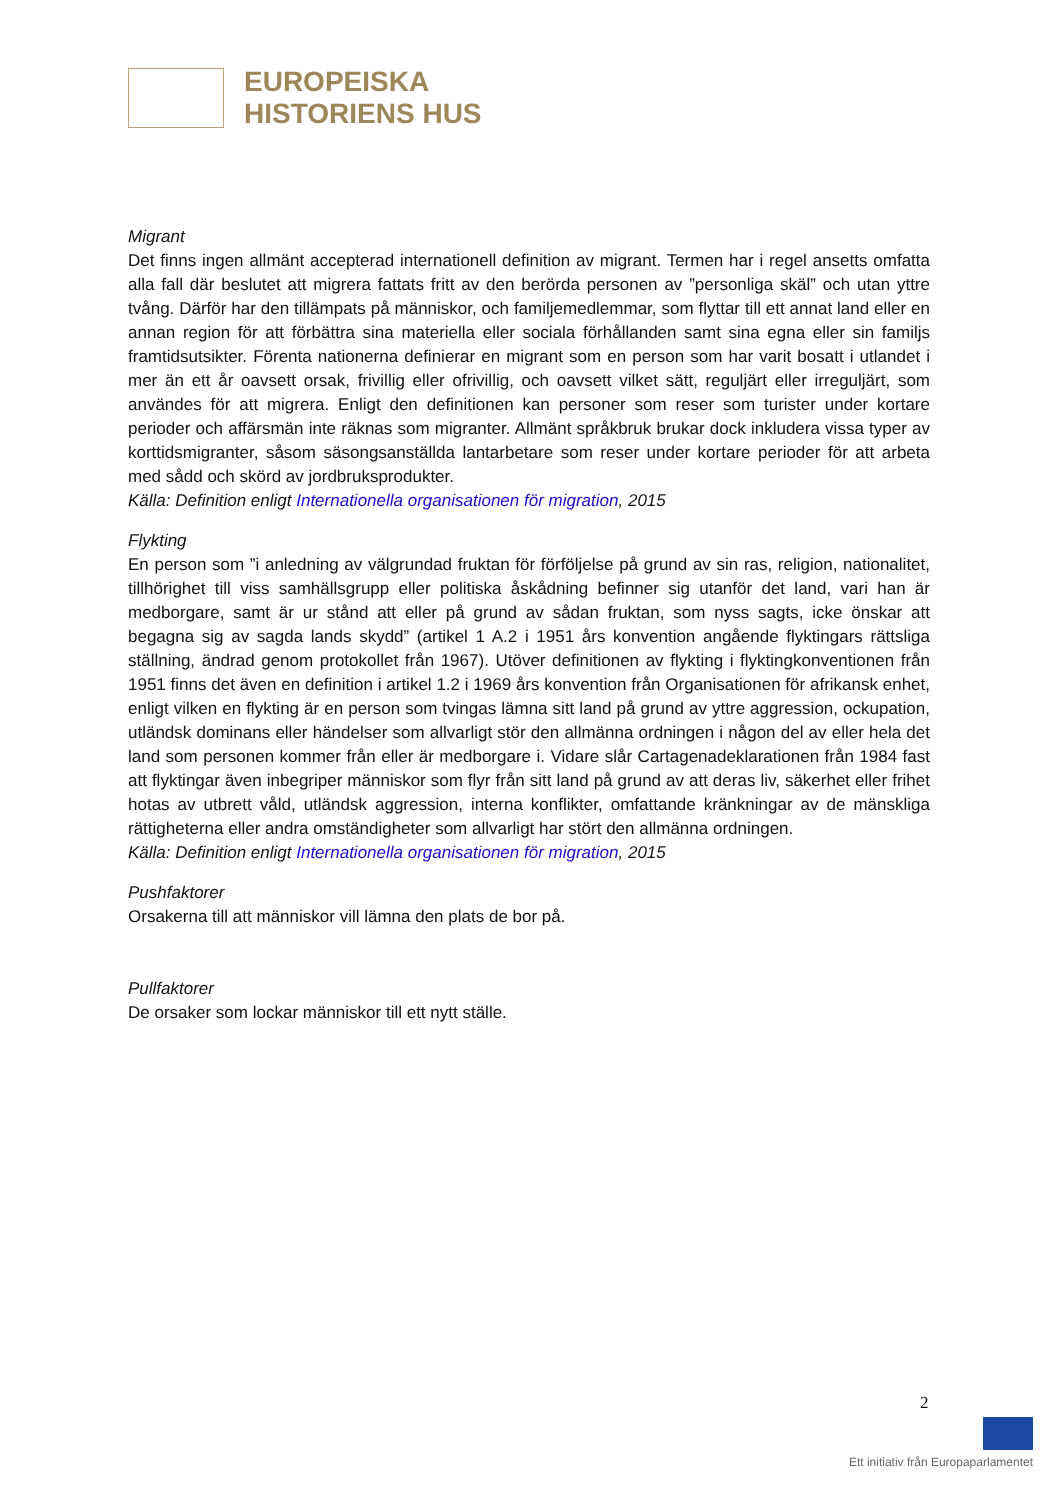EUROPEISKA
HISTORIENS HUS
Migrant
Det finns ingen allmänt accepterad internationell definition av migrant. Termen har i regel ansetts omfatta alla fall där beslutet att migrera fattats fritt av den berörda personen av ”personliga skäl” och utan yttre tvång. Därför har den tillämpats på människor, och familjemedlemmar, som flyttar till ett annat land eller en annan region för att förbättra sina materiella eller sociala förhållanden samt sina egna eller sin familjs framtidsutsikter. Förenta nationerna definierar en migrant som en person som har varit bosatt i utlandet i mer än ett år oavsett orsak, frivillig eller ofrivillig, och oavsett vilket sätt, reguljärt eller irreguljärt, som användes för att migrera. Enligt den definitionen kan personer som reser som turister under kortare perioder och affärsmän inte räknas som migranter. Allmänt språkbruk brukar dock inkludera vissa typer av korttidsmigranter, såsom säsongsanställda lantarbetare som reser under kortare perioder för att arbeta med sådd och skörd av jordbruksprodukter.
Källa: Definition enligt Internationella organisationen för migration, 2015
Flykting
En person som ”i anledning av välgrundad fruktan för förföljelse på grund av sin ras, religion, nationalitet, tillhörighet till viss samhällsgrupp eller politiska åskådning befinner sig utanför det land, vari han är medborgare, samt är ur stånd att eller på grund av sådan fruktan, som nyss sagts, icke önskar att begagna sig av sagda lands skydd” (artikel 1 A.2 i 1951 års konvention angående flyktingars rättsliga ställning, ändrad genom protokollet från 1967). Utöver definitionen av flykting i flyktingkonventionen från 1951 finns det även en definition i artikel 1.2 i 1969 års konvention från Organisationen för afrikansk enhet, enligt vilken en flykting är en person som tvingas lämna sitt land på grund av yttre aggression, ockupation, utländsk dominans eller händelser som allvarligt stör den allmänna ordningen i någon del av eller hela det land som personen kommer från eller är medborgare i. Vidare slår Cartagenadeklarationen från 1984 fast att flyktingar även inbegriper människor som flyr från sitt land på grund av att deras liv, säkerhet eller frihet hotas av utbrett våld, utländsk aggression, interna konflikter, omfattande kränkningar av de mänskliga rättigheterna eller andra omständigheter som allvarligt har stört den allmänna ordningen.
Källa: Definition enligt Internationella organisationen för migration, 2015
Pushfaktorer
Orsakerna till att människor vill lämna den plats de bor på.
Pullfaktorer
De orsaker som lockar människor till ett nytt ställe.
2
Ett initiativ från Europaparlamentet